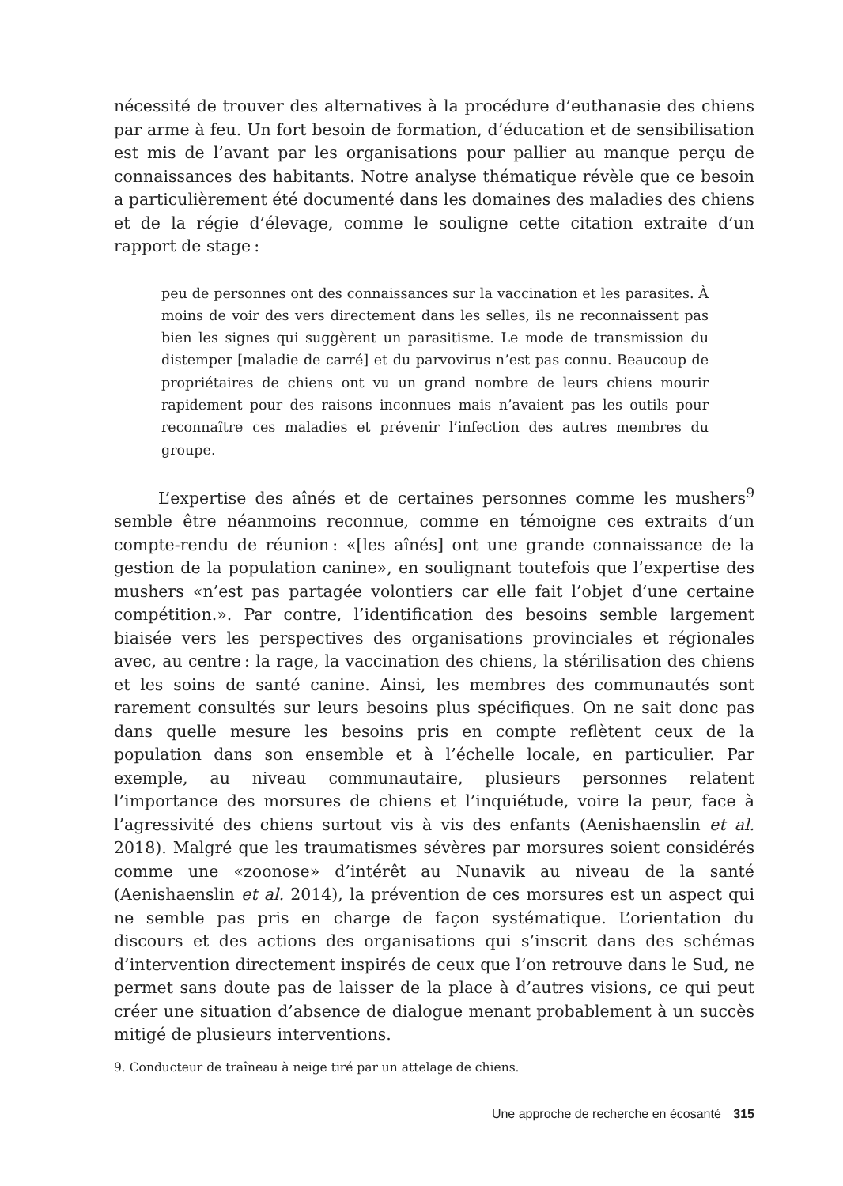nécessité de trouver des alternatives à la procédure d’euthanasie des chiens par arme à feu. Un fort besoin de formation, d’éducation et de sensibilisation est mis de l’avant par les organisations pour pallier au manque perçu de connaissances des habitants. Notre analyse thématique révèle que ce besoin a particulièrement été documenté dans les domaines des maladies des chiens et de la régie d’élevage, comme le souligne cette citation extraite d’un rapport de stage :
peu de personnes ont des connaissances sur la vaccination et les parasites. À moins de voir des vers directement dans les selles, ils ne reconnaissent pas bien les signes qui suggèrent un parasitisme. Le mode de transmission du distemper [maladie de carré] et du parvovirus n’est pas connu. Beaucoup de propriétaires de chiens ont vu un grand nombre de leurs chiens mourir rapidement pour des raisons inconnues mais n’avaient pas les outils pour reconnaître ces maladies et prévenir l’infection des autres membres du groupe.
L’expertise des aînés et de certaines personnes comme les mushers<sup>9</sup> semble être néanmoins reconnue, comme en témoigne ces extraits d’un compte-rendu de réunion : «[les aînés] ont une grande connaissance de la gestion de la population canine», en soulignant toutefois que l’expertise des mushers «n’est pas partagée volontiers car elle fait l’objet d’une certaine compétition.». Par contre, l’identification des besoins semble largement biaisée vers les perspectives des organisations provinciales et régionales avec, au centre : la rage, la vaccination des chiens, la stérilisation des chiens et les soins de santé canine. Ainsi, les membres des communautés sont rarement consultés sur leurs besoins plus spécifiques. On ne sait donc pas dans quelle mesure les besoins pris en compte reflètent ceux de la population dans son ensemble et à l’échelle locale, en particulier. Par exemple, au niveau communautaire, plusieurs personnes relatent l’importance des morsures de chiens et l’inquiétude, voire la peur, face à l’agressivité des chiens surtout vis à vis des enfants (Aenishaenslin et al. 2018). Malgré que les traumatismes sévères par morsures soient considérés comme une «zoonose» d’intérêt au Nunavik au niveau de la santé (Aenishaenslin et al. 2014), la prévention de ces morsures est un aspect qui ne semble pas pris en charge de façon systématique. L’orientation du discours et des actions des organisations qui s’inscrit dans des schémas d’intervention directement inspirés de ceux que l’on retrouve dans le Sud, ne permet sans doute pas de laisser de la place à d’autres visions, ce qui peut créer une situation d’absence de dialogue menant probablement à un succès mitigé de plusieurs interventions.
9. Conducteur de traîneau à neige tiré par un attelage de chiens.
Une approche de recherche en écosanté 315